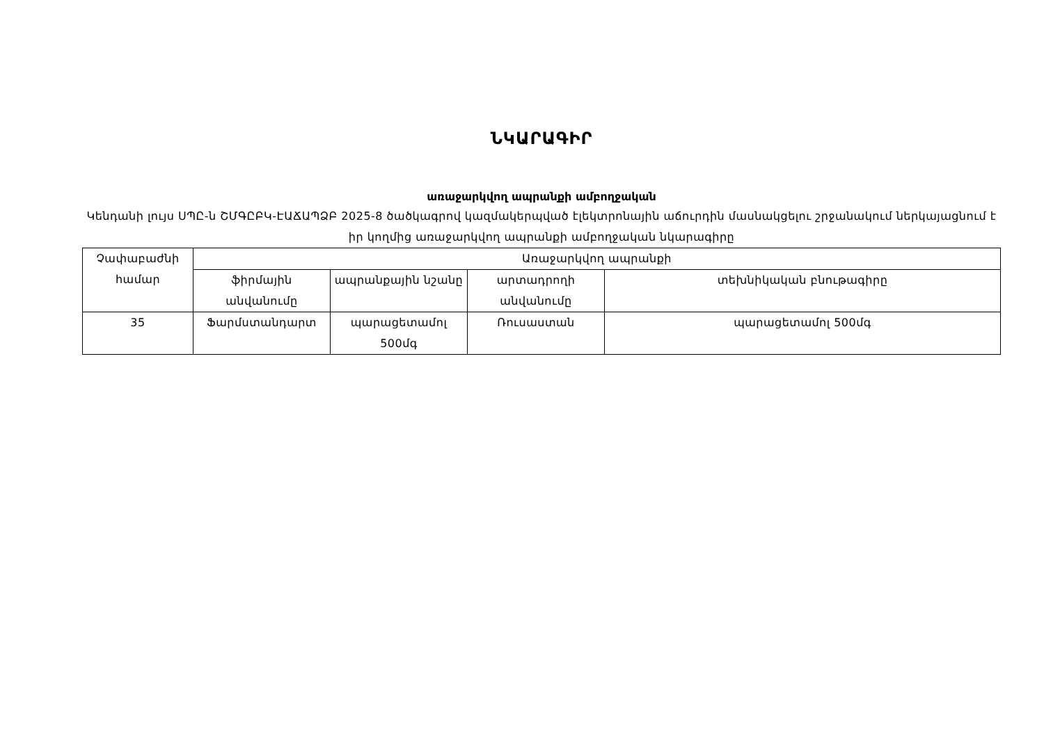ՆԿԱՐԱԳԻՐ
առաջարկվող ապրանքի ամբողջական
Կենդանի լույս ՍՊԸ-ն ՇՄԳԸԲԿ-ԷԱՃԱՊՁԲ 2025-8 ծածկագրով կազմակերպված էլեկտրոնային աճուրդին մասնակցելու շրջանակում ներկայացնում է իր կողմից առաջարկվող ապրանքի ամբողջական նկարագիրը
| Չափաբաժնի համար | Առաջարկվող ապրանքի | | | |
| --- | --- | --- | --- | --- |
| | ֆիրմային անվանումը | ապրանքային նշանը | արտադրողի անվանումը | տեխնիկական բնութագիրը |
| 35 | Ֆարմստանդարտ | պարացետամոլ 500մգ | Ռուսաստան | պարացետամոլ 500մգ |